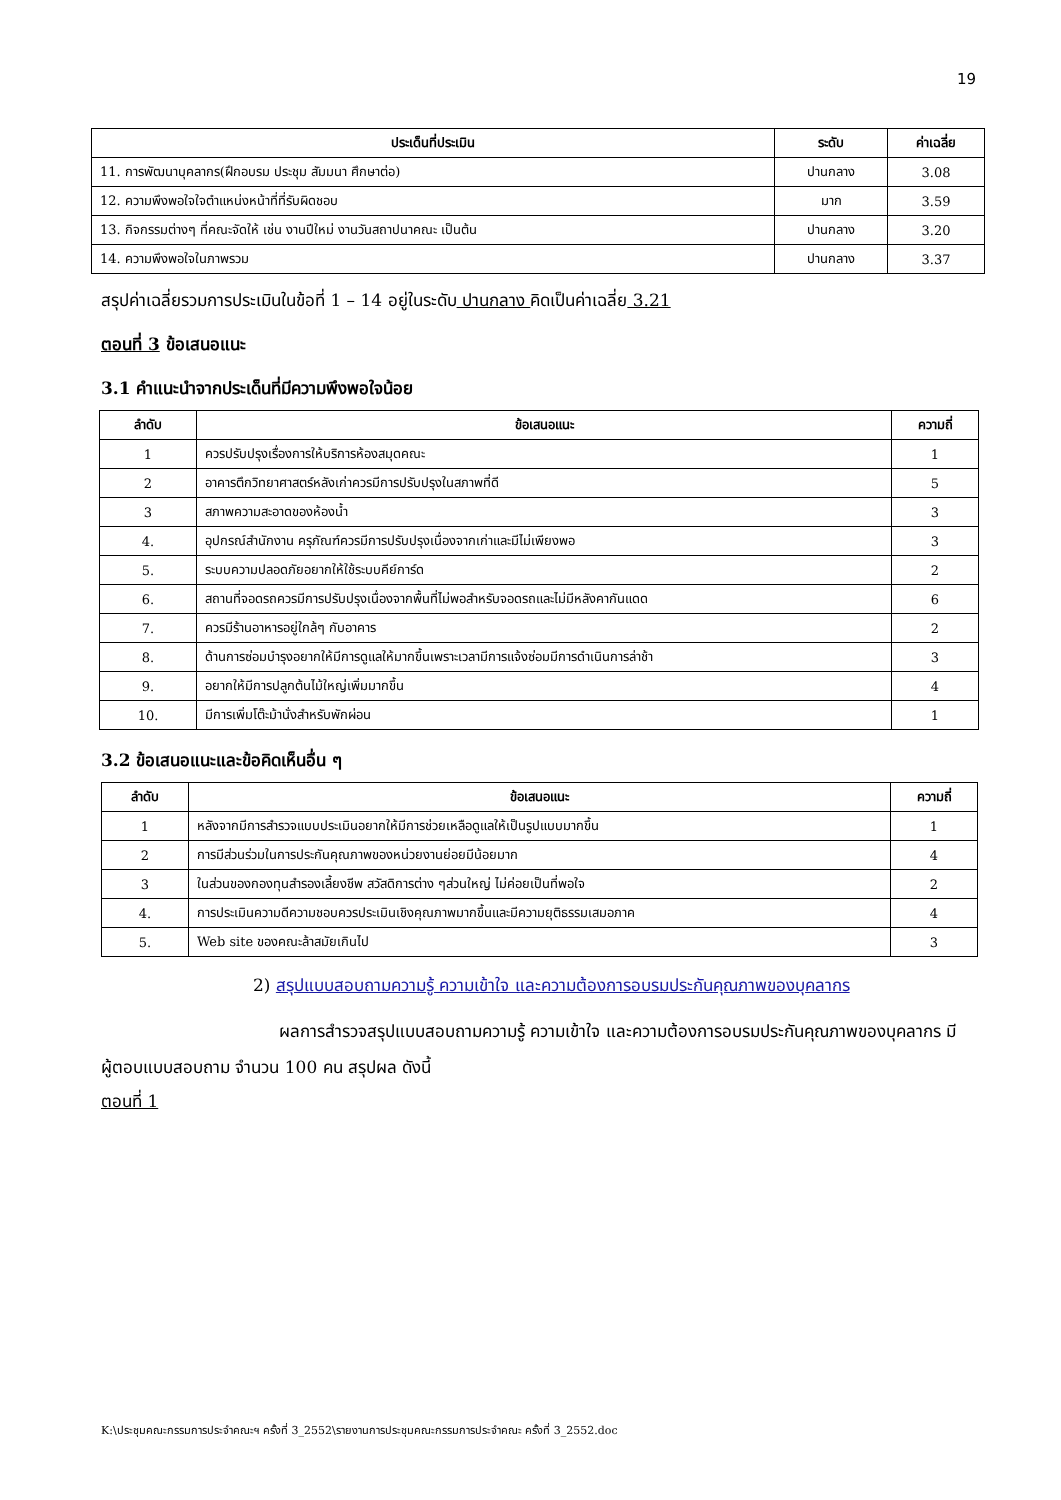19
| ประเด็นที่ประเมิน | ระดับ | ค่าเฉลี่ย |
| --- | --- | --- |
| 11. การพัฒนาบุคลากร(ฝึกอบรม ประชุม สัมมนา ศึกษาต่อ) | ปานกลาง | 3.08 |
| 12. ความพึงพอใจใจตำแหน่งหน้าที่ที่รับผิดชอบ | มาก | 3.59 |
| 13. กิจกรรมต่างๆ ที่คณะจัดให้ เช่น งานปีใหม่ งานวันสถาปนาคณะ เป็นต้น | ปานกลาง | 3.20 |
| 14. ความพึงพอใจในภาพรวม | ปานกลาง | 3.37 |
สรุปค่าเฉลี่ยรวมการประเมินในข้อที่ 1 – 14 อยู่ในระดับ ปานกลาง คิดเป็นค่าเฉลี่ย 3.21
ตอนที่ 3 ข้อเสนอแนะ
3.1 คำแนะนำจากประเด็นที่มีความพึงพอใจน้อย
| ลำดับ | ข้อเสนอแนะ | ความถี่ |
| --- | --- | --- |
| 1 | ควรปรับปรุงเรื่องการให้บริการห้องสมุดคณะ | 1 |
| 2 | อาคารตึกวิทยาศาสตร์หลังเก่าควรมีการปรับปรุงในสภาพที่ดี | 5 |
| 3 | สภาพความสะอาดของห้องน้ำ | 3 |
| 4. | อุปกรณ์สำนักงาน ครุภัณฑ์ควรมีการปรับปรุงเนื่องจากเก่าและมีไม่เพียงพอ | 3 |
| 5. | ระบบความปลอดภัยอยากให้ใช้ระบบคีย์การ์ด | 2 |
| 6. | สถานที่จอดรถควรมีการปรับปรุงเนื่องจากพื้นที่ไม่พอสำหรับจอดรถและไม่มีหลังคากันแดด | 6 |
| 7. | ควรมีร้านอาหารอยู่ใกล้ๆ กับอาคาร | 2 |
| 8. | ด้านการซ่อมบำรุงอยากให้มีการดูแลให้มากขึ้นเพราะเวลามีการแจ้งซ่อมมีการดำเนินการล่าช้า | 3 |
| 9. | อยากให้มีการปลูกต้นไม้ใหญ่เพิ่มมากขึ้น | 4 |
| 10. | มีการเพิ่มโต๊ะม้านั่งสำหรับพักผ่อน | 1 |
3.2 ข้อเสนอแนะและข้อคิดเห็นอื่น ๆ
| ลำดับ | ข้อเสนอแนะ | ความถี่ |
| --- | --- | --- |
| 1 | หลังจากมีการสำรวจแบบประเมินอยากให้มีการช่วยเหลือดูแลให้เป็นรูปแบบมากขึ้น | 1 |
| 2 | การมีส่วนร่วมในการประกันคุณภาพของหน่วยงานย่อยมีน้อยมาก | 4 |
| 3 | ในส่วนของกองทุนสำรองเลี้ยงชีพ สวัสดิการต่าง ๆส่วนใหญ่ ไม่ค่อยเป็นที่พอใจ | 2 |
| 4. | การประเมินความดีความชอบควรประเมินเชิงคุณภาพมากขึ้นและมีความยุติธรรมเสมอภาค | 4 |
| 5. | Web site ของคณะล้าสมัยเกินไป | 3 |
2) สรุปแบบสอบถามความรู้ ความเข้าใจ และความต้องการอบรมประกันคุณภาพของบุคลากร
ผลการสำรวจสรุปแบบสอบถามความรู้ ความเข้าใจ และความต้องการอบรมประกันคุณภาพของบุคลากร มีผู้ตอบแบบสอบถาม จำนวน 100 คน สรุปผล ดังนี้
ตอนที่ 1
K:\ประชุมคณะกรรมการประจำคณะฯ ครั้งที่ 3_2552\รายงานการประชุมคณะกรรมการประจำคณะ ครั้งที่ 3_2552.doc